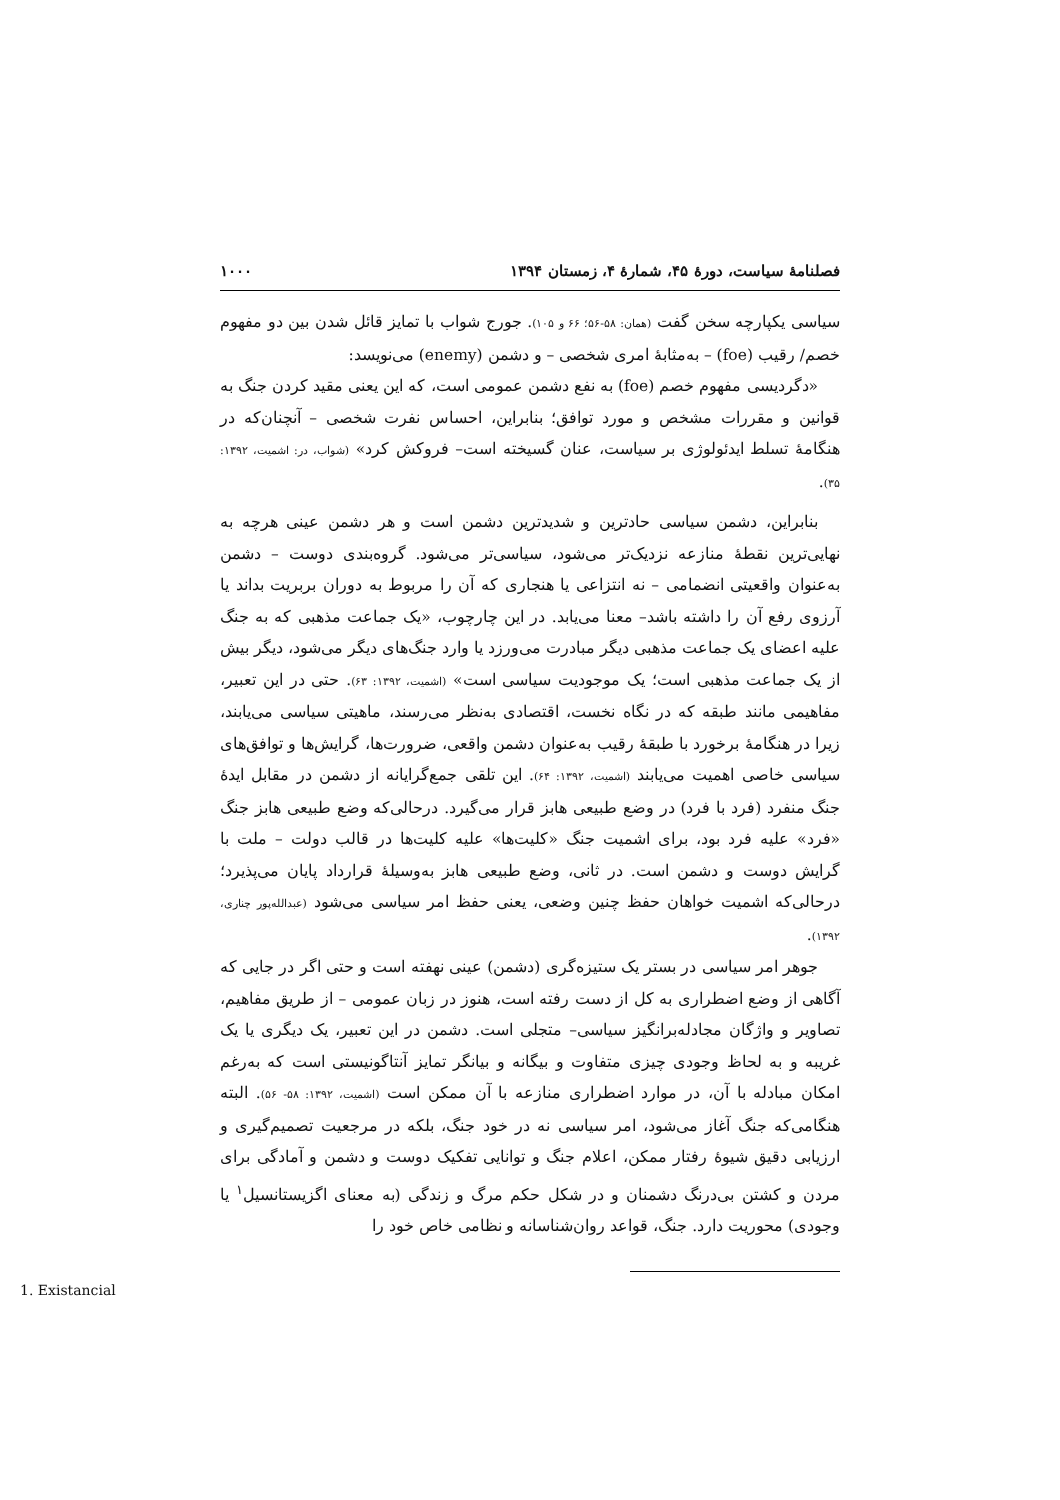فصلنامهٔ سیاست، دورهٔ ۴۵، شمارهٔ ۴، زمستان ۱۳۹۴ ۱۰۰۰
سیاسی یکپارچه سخن گفت (همان: ۵۸-۵۶؛ ۶۶ و ۱۰۵). جورج شواب با تمایز قائل شدن بین دو مفهوم خصم/ رقیب (foe) – به‌مثابهٔ امری شخصی – و دشمن (enemy) می‌نویسد:
«دگردیسی مفهوم خصم (foe) به نفع دشمن عمومی است، که این یعنی مقید کردن جنگ به قوانین و مقررات مشخص و مورد توافق؛ بنابراین، احساس نفرت شخصی – آنچنان‌که در هنگامهٔ تسلط ایدئولوژی بر سیاست، عنان گسیخته است– فروکش کرد» (شواب، در: اشمیت، ۱۳۹۲: ۳۵).
بنابراین، دشمن سیاسی حادترین و شدیدترین دشمن است و هر دشمن عینی هرچه به نهایی‌ترین نقطهٔ منازعه نزدیک‌تر می‌شود، سیاسی‌تر می‌شود. گروه‌بندی دوست – دشمن به‌عنوان واقعیتی انضمامی – نه انتزاعی یا هنجاری که آن را مربوط به دوران بربریت بداند یا آرزوی رفع آن را داشته باشد– معنا می‌یابد. در این چارچوب، «یک جماعت مذهبی که به جنگ علیه اعضای یک جماعت مذهبی دیگر مبادرت می‌ورزد یا وارد جنگ‌های دیگر می‌شود، دیگر بیش از یک جماعت مذهبی است؛ یک موجودیت سیاسی است» (اشمیت، ۱۳۹۲: ۶۳). حتی در این تعبیر، مفاهیمی مانند طبقه که در نگاه نخست، اقتصادی به‌نظر می‌رسند، ماهیتی سیاسی می‌یابند، زیرا در هنگامهٔ برخورد با طبقهٔ رقیب به‌عنوان دشمن واقعی، ضرورت‌ها، گرایش‌ها و توافق‌های سیاسی خاصی اهمیت می‌یابند (اشمیت، ۱۳۹۲: ۶۴). این تلقی جمع‌گرایانه از دشمن در مقابل ایدهٔ جنگ منفرد (فرد با فرد) در وضع طبیعی هابز قرار می‌گیرد. درحالی‌که وضع طبیعی هابز جنگ «فرد» علیه فرد بود، برای اشمیت جنگ «کلیت‌ها» علیه کلیت‌ها در قالب دولت – ملت با گرایش دوست و دشمن است. در ثانی، وضع طبیعی هابز به‌وسیلهٔ قرارداد پایان می‌پذیرد؛ درحالی‌که اشمیت خواهان حفظ چنین وضعی، یعنی حفظ امر سیاسی می‌شود (عبدالله‌پور چناری، ۱۳۹۲).
جوهر امر سیاسی در بستر یک ستیزه‌گری (دشمن) عینی نهفته است و حتی اگر در جایی که آگاهی از وضع اضطراری به کل از دست رفته است، هنوز در زبان عمومی – از طریق مفاهیم، تصاویر و واژگان مجادله‌برانگیز سیاسی– متجلی است. دشمن در این تعبیر، یک دیگری یا یک غریبه و به لحاظ وجودی چیزی متفاوت و بیگانه و بیانگر تمایز آنتاگونیستی است که به‌رغم امکان مبادله با آن، در موارد اضطراری منازعه با آن ممکن است (اشمیت، ۱۳۹۲: ۵۸- ۵۶). البته هنگامی‌که جنگ آغاز می‌شود، امر سیاسی نه در خود جنگ، بلکه در مرجعیت تصمیم‌گیری و ارزیابی دقیق شیوهٔ رفتار ممکن، اعلام جنگ و توانایی تفکیک دوست و دشمن و آمادگی برای مردن و کشتن بی‌درنگ دشمنان و در شکل حکم مرگ و زندگی (به معنای اگزیستانسیل<sup>۱</sup> یا وجودی) محوریت دارد. جنگ، قواعد روان‌شناسانه و نظامی خاص خود را
1. Existancial